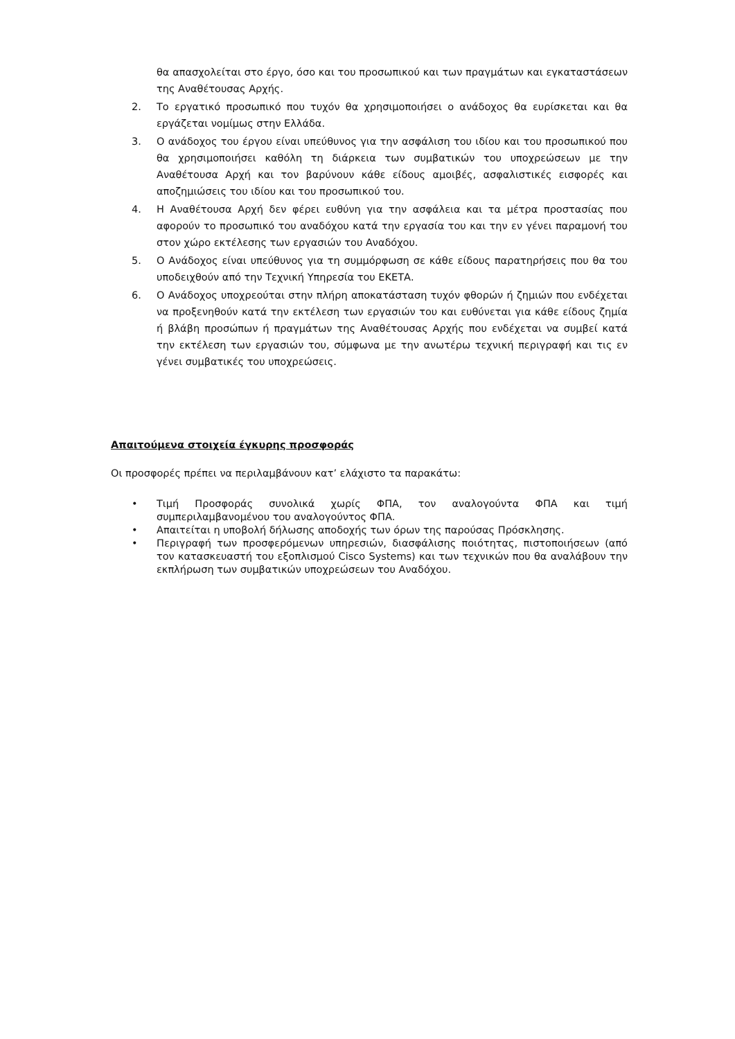θα απασχολείται στο έργο, όσο και του προσωπικού και των πραγμάτων και εγκαταστάσεων της Αναθέτουσας Αρχής.
2. Το εργατικό προσωπικό που τυχόν θα χρησιμοποιήσει ο ανάδοχος θα ευρίσκεται και θα εργάζεται νομίμως στην Ελλάδα.
3. Ο ανάδοχος του έργου είναι υπεύθυνος για την ασφάλιση του ιδίου και του προσωπικού που θα χρησιμοποιήσει καθόλη τη διάρκεια των συμβατικών του υποχρεώσεων με την Αναθέτουσα Αρχή και τον βαρύνουν κάθε είδους αμοιβές, ασφαλιστικές εισφορές και αποζημιώσεις του ιδίου και του προσωπικού του.
4. Η Αναθέτουσα Αρχή δεν φέρει ευθύνη για την ασφάλεια και τα μέτρα προστασίας που αφορούν το προσωπικό του αναδόχου κατά την εργασία του και την εν γένει παραμονή του στον χώρο εκτέλεσης των εργασιών του Αναδόχου.
5. Ο Ανάδοχος είναι υπεύθυνος για τη συμμόρφωση σε κάθε είδους παρατηρήσεις που θα του υποδειχθούν από την Τεχνική Υπηρεσία του ΕΚΕΤΑ.
6. Ο Ανάδοχος υποχρεούται στην πλήρη αποκατάσταση τυχόν φθορών ή ζημιών που ενδέχεται να προξενηθούν κατά την εκτέλεση των εργασιών του και ευθύνεται για κάθε είδους ζημία ή βλάβη προσώπων ή πραγμάτων της Αναθέτουσας Αρχής που ενδέχεται να συμβεί κατά την εκτέλεση των εργασιών του, σύμφωνα με την ανωτέρω τεχνική περιγραφή και τις εν γένει συμβατικές του υποχρεώσεις.
Απαιτούμενα στοιχεία έγκυρης προσφοράς
Οι προσφορές πρέπει να περιλαμβάνουν κατ’ ελάχιστο τα παρακάτω:
• Τιμή Προσφοράς συνολικά χωρίς ΦΠΑ, τον αναλογούντα ΦΠΑ και τιμή συμπεριλαμβανομένου του αναλογούντος ΦΠΑ.
• Απαιτείται η υποβολή δήλωσης αποδοχής των όρων της παρούσας Πρόσκλησης.
• Περιγραφή των προσφερόμενων υπηρεσιών, διασφάλισης ποιότητας, πιστοποιήσεων (από τον κατασκευαστή του εξοπλισμού Cisco Systems) και των τεχνικών που θα αναλάβουν την εκπλήρωση των συμβατικών υποχρεώσεων του Αναδόχου.